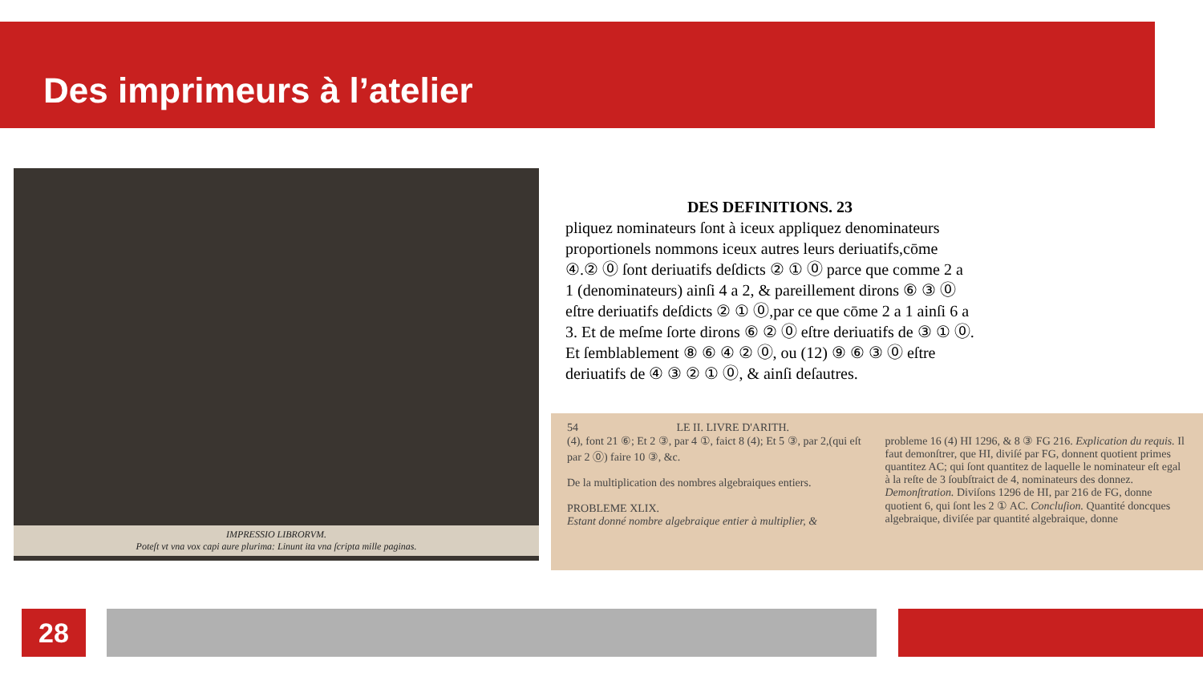Des imprimeurs à l’atelier
IMPRESSIO LIBRORVM.
Poteſt vt vna vox capi aure plurima: Linunt ita vna ſcripta mille paginas.
DES DEFINITIONS. 23
pliquez nominateurs ſont à iceux appliquez denominateurs proportionels nommons iceux autres leurs deriuatifs,cōme ④.② ⓪ ſont deriuatifs deſdicts ② ① ⓪ parce que comme 2 a 1 (denominateurs) ainſi 4 a 2, & pareillement dirons ⑥ ③ ⓪ eſtre deriuatifs deſdicts ② ① ⓪,par ce que cōme 2 a 1 ainſi 6 a 3. Et de meſme ſorte dirons ⑥ ② ⓪ eſtre deriuatifs de ③ ① ⓪. Et ſemblablement ⑧ ⑥ ④ ② ⓪, ou (12) ⑨ ⑥ ③ ⓪ eſtre deriuatifs de ④ ③ ② ① ⓪, & ainſi deſautres.
54 LE II. LIVRE D'ARITH.
(4), font 21 ⑥; Et 2 ③, par 4 ①, faict 8 (4); Et 5 ③, par 2,(qui eſt par 2 ⓪) faire 10 ③, &c.
De la multiplication des nombres algebraiques entiers.
PROBLEME XLIX.
Estant donné nombre algebraique entier à multiplier, &
probleme 16 (4) HI 1296, & 8 ③ FG 216. Explication du requis. Il faut demonſtrer, que HI, diviſé par FG, donnent quotient primes quantitez AC; qui ſont quantitez de laquelle le nominateur eſt egal à la reſte de 3 ſoubſtraict de 4, nominateurs des donnez. Demonſtration. Diviſons 1296 de HI, par 216 de FG, donne quotient 6, qui ſont les 2 ① AC. Concluſion. Quantité doncques algebraique, diviſée par quantité algebraique, donne
28